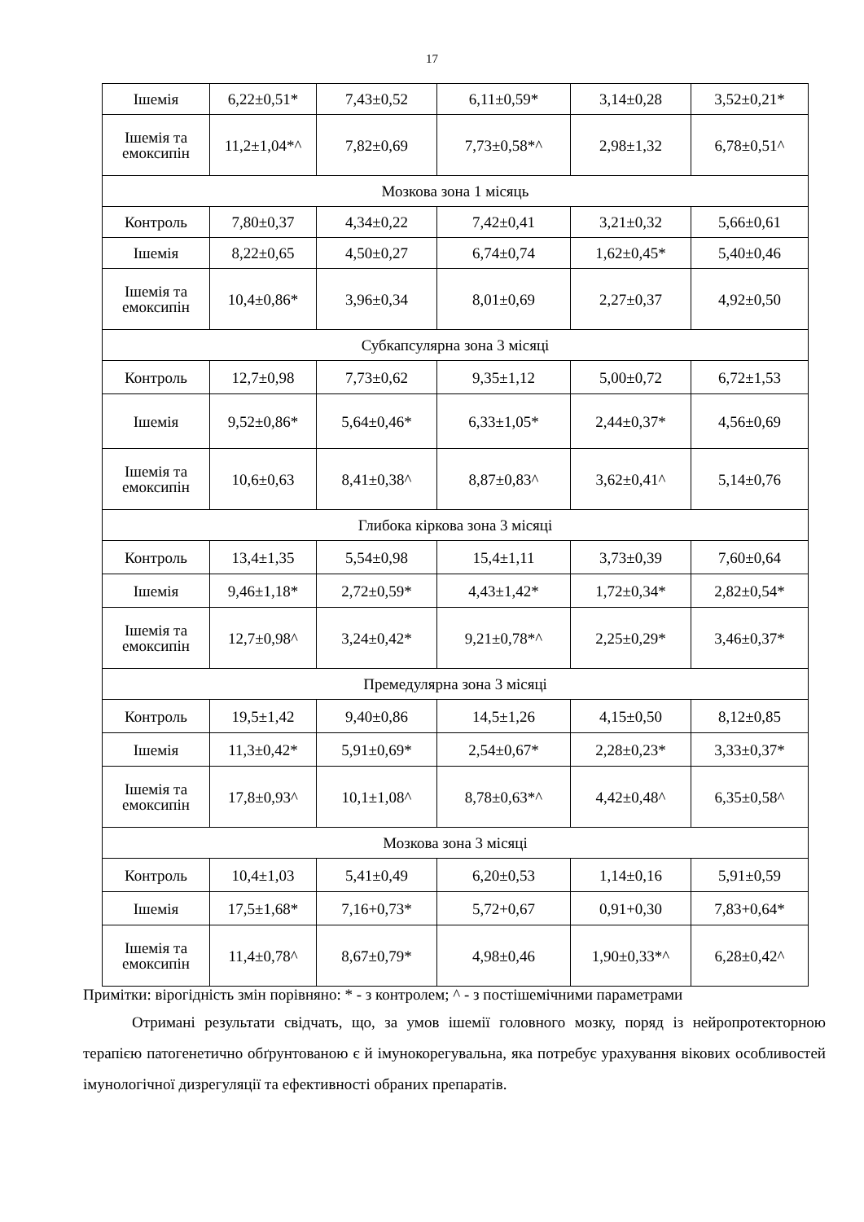17
| Ішемія | 6,22±0,51* | 7,43±0,52 | 6,11±0,59* | 3,14±0,28 | 3,52±0,21* |
| Ішемія та емоксипін | 11,2±1,04*^ | 7,82±0,69 | 7,73±0,58*^ | 2,98±1,32 | 6,78±0,51^ |
| Мозкова зона 1 місяць | | | | | |
| Контроль | 7,80±0,37 | 4,34±0,22 | 7,42±0,41 | 3,21±0,32 | 5,66±0,61 |
| Ішемія | 8,22±0,65 | 4,50±0,27 | 6,74±0,74 | 1,62±0,45* | 5,40±0,46 |
| Ішемія та емоксипін | 10,4±0,86* | 3,96±0,34 | 8,01±0,69 | 2,27±0,37 | 4,92±0,50 |
| Субкапсулярна зона 3 місяці | | | | | |
| Контроль | 12,7±0,98 | 7,73±0,62 | 9,35±1,12 | 5,00±0,72 | 6,72±1,53 |
| Ішемія | 9,52±0,86* | 5,64±0,46* | 6,33±1,05* | 2,44±0,37* | 4,56±0,69 |
| Ішемія та емоксипін | 10,6±0,63 | 8,41±0,38^ | 8,87±0,83^ | 3,62±0,41^ | 5,14±0,76 |
| Глибока кіркова зона 3 місяці | | | | | |
| Контроль | 13,4±1,35 | 5,54±0,98 | 15,4±1,11 | 3,73±0,39 | 7,60±0,64 |
| Ішемія | 9,46±1,18* | 2,72±0,59* | 4,43±1,42* | 1,72±0,34* | 2,82±0,54* |
| Ішемія та емоксипін | 12,7±0,98^ | 3,24±0,42* | 9,21±0,78*^ | 2,25±0,29* | 3,46±0,37* |
| Премедулярна зона 3 місяці | | | | | |
| Контроль | 19,5±1,42 | 9,40±0,86 | 14,5±1,26 | 4,15±0,50 | 8,12±0,85 |
| Ішемія | 11,3±0,42* | 5,91±0,69* | 2,54±0,67* | 2,28±0,23* | 3,33±0,37* |
| Ішемія та емоксипін | 17,8±0,93^ | 10,1±1,08^ | 8,78±0,63*^ | 4,42±0,48^ | 6,35±0,58^ |
| Мозкова зона 3 місяці | | | | | |
| Контроль | 10,4±1,03 | 5,41±0,49 | 6,20±0,53 | 1,14±0,16 | 5,91±0,59 |
| Ішемія | 17,5±1,68* | 7,16+0,73* | 5,72+0,67 | 0,91+0,30 | 7,83+0,64* |
| Ішемія та емоксипін | 11,4±0,78^ | 8,67±0,79* | 4,98±0,46 | 1,90±0,33*^ | 6,28±0,42^ |
Примітки: вірогідність змін порівняно: * - з контролем; ^ - з постішемічними параметрами
Отримані результати свідчать, що, за умов ішемії головного мозку, поряд із нейропротекторною терапією патогенетично обґрунтованою є й імунокорегувальна, яка потребує урахування вікових особливостей імунологічної дизрегуляції та ефективності обраних препаратів.